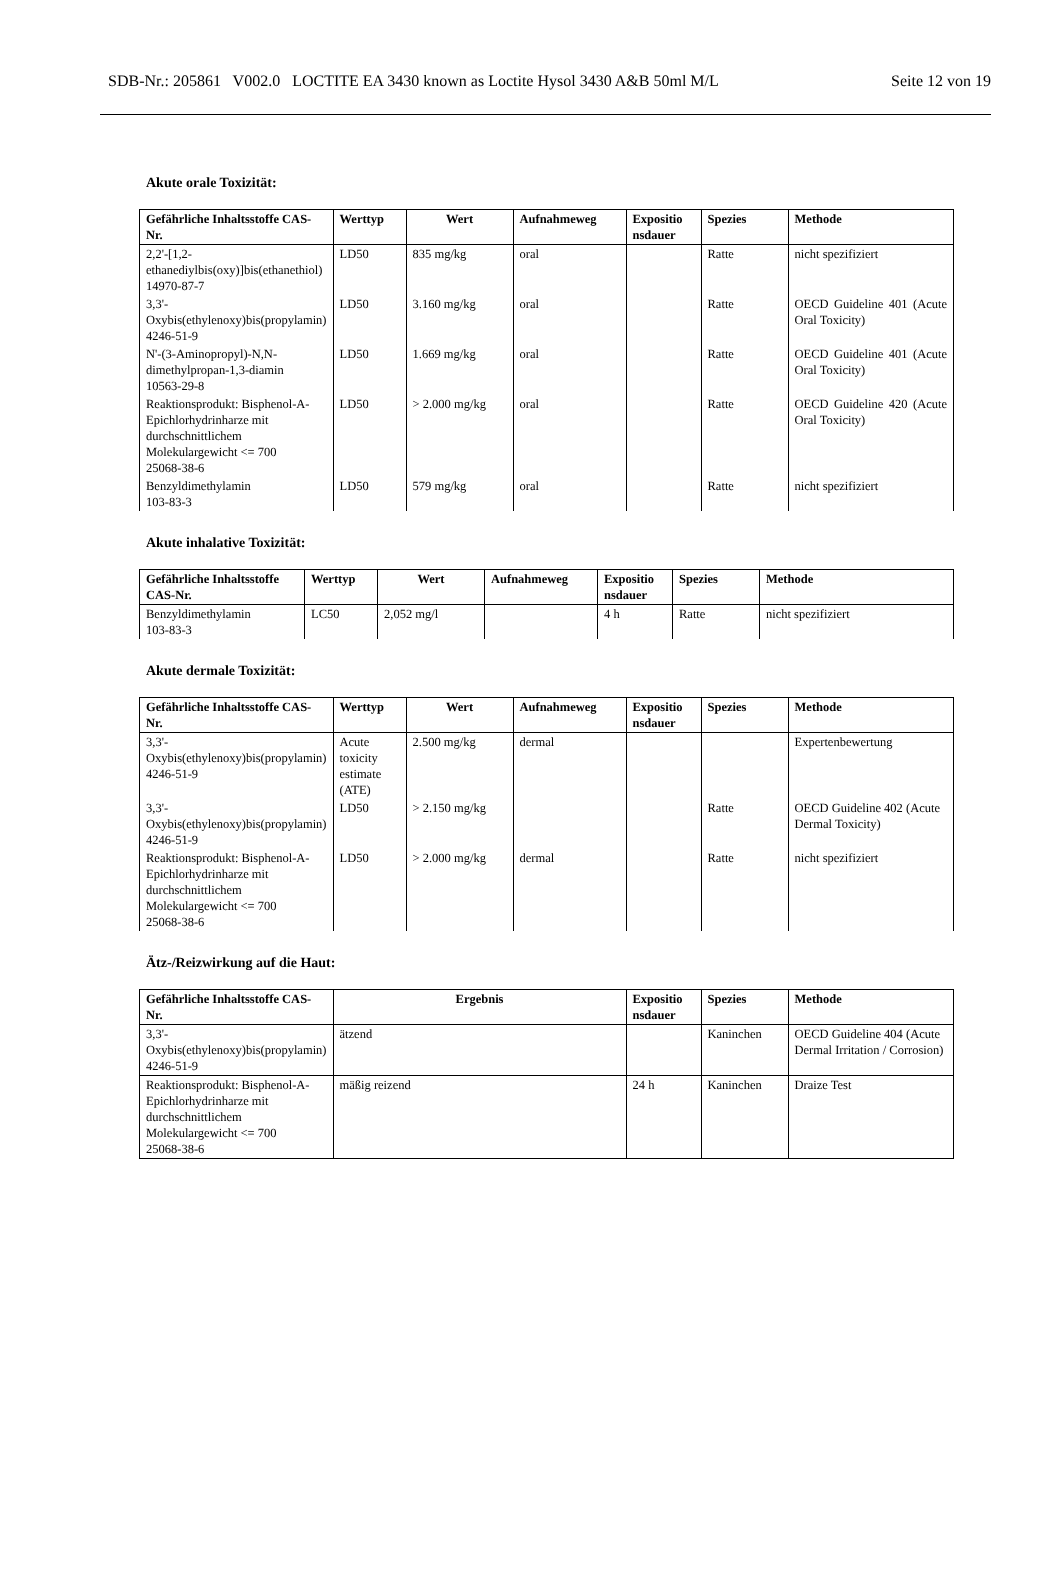SDB-Nr.: 205861 V002.0 LOCTITE EA 3430 known as Loctite Hysol 3430 A&B 50ml M/L Seite 12 von 19
Akute orale Toxizität:
| Gefährliche Inhaltsstoffe CAS-Nr. | Werttyp | Wert | Aufnahmeweg | Expositio nsdauer | Spezies | Methode |
| --- | --- | --- | --- | --- | --- | --- |
| 2,2'-[1,2-ethanediylbis(oxy)]bis(ethanethiol) 14970-87-7 | LD50 | 835 mg/kg | oral | | Ratte | nicht spezifiziert |
| 3,3'-Oxybis(ethylenoxy)bis(propylamin) 4246-51-9 | LD50 | 3.160 mg/kg | oral | | Ratte | OECD Guideline 401 (Acute Oral Toxicity) |
| N'-(3-Aminopropyl)-N,N-dimethylpropan-1,3-diamin 10563-29-8 | LD50 | 1.669 mg/kg | oral | | Ratte | OECD Guideline 401 (Acute Oral Toxicity) |
| Reaktionsprodukt: Bisphenol-A-Epichlorhydrinharze mit durchschnittlichem Molekulargewicht <= 700 25068-38-6 | LD50 | > 2.000 mg/kg | oral | | Ratte | OECD Guideline 420 (Acute Oral Toxicity) |
| Benzyldimethylamin 103-83-3 | LD50 | 579 mg/kg | oral | | Ratte | nicht spezifiziert |
Akute inhalative Toxizität:
| Gefährliche Inhaltsstoffe CAS-Nr. | Werttyp | Wert | Aufnahmeweg | Expositio nsdauer | Spezies | Methode |
| --- | --- | --- | --- | --- | --- | --- |
| Benzyldimethylamin 103-83-3 | LC50 | 2,052 mg/l | | 4 h | Ratte | nicht spezifiziert |
Akute dermale Toxizität:
| Gefährliche Inhaltsstoffe CAS-Nr. | Werttyp | Wert | Aufnahmeweg | Expositio nsdauer | Spezies | Methode |
| --- | --- | --- | --- | --- | --- | --- |
| 3,3'-Oxybis(ethylenoxy)bis(propylamin) 4246-51-9 | Acute toxicity estimate (ATE) | 2.500 mg/kg | dermal | | | Expertenbewertung |
| 3,3'-Oxybis(ethylenoxy)bis(propylamin) 4246-51-9 | LD50 | > 2.150 mg/kg | | | Ratte | OECD Guideline 402 (Acute Dermal Toxicity) |
| Reaktionsprodukt: Bisphenol-A-Epichlorhydrinharze mit durchschnittlichem Molekulargewicht <= 700 25068-38-6 | LD50 | > 2.000 mg/kg | dermal | | Ratte | nicht spezifiziert |
Ätz-/Reizwirkung auf die Haut:
| Gefährliche Inhaltsstoffe CAS-Nr. | Ergebnis | Expositio nsdauer | Spezies | Methode |
| --- | --- | --- | --- | --- |
| 3,3'-Oxybis(ethylenoxy)bis(propylamin) 4246-51-9 | ätzend | | Kaninchen | OECD Guideline 404 (Acute Dermal Irritation / Corrosion) |
| Reaktionsprodukt: Bisphenol-A-Epichlorhydrinharze mit durchschnittlichem Molekulargewicht <= 700 25068-38-6 | mäßig reizend | 24 h | Kaninchen | Draize Test |